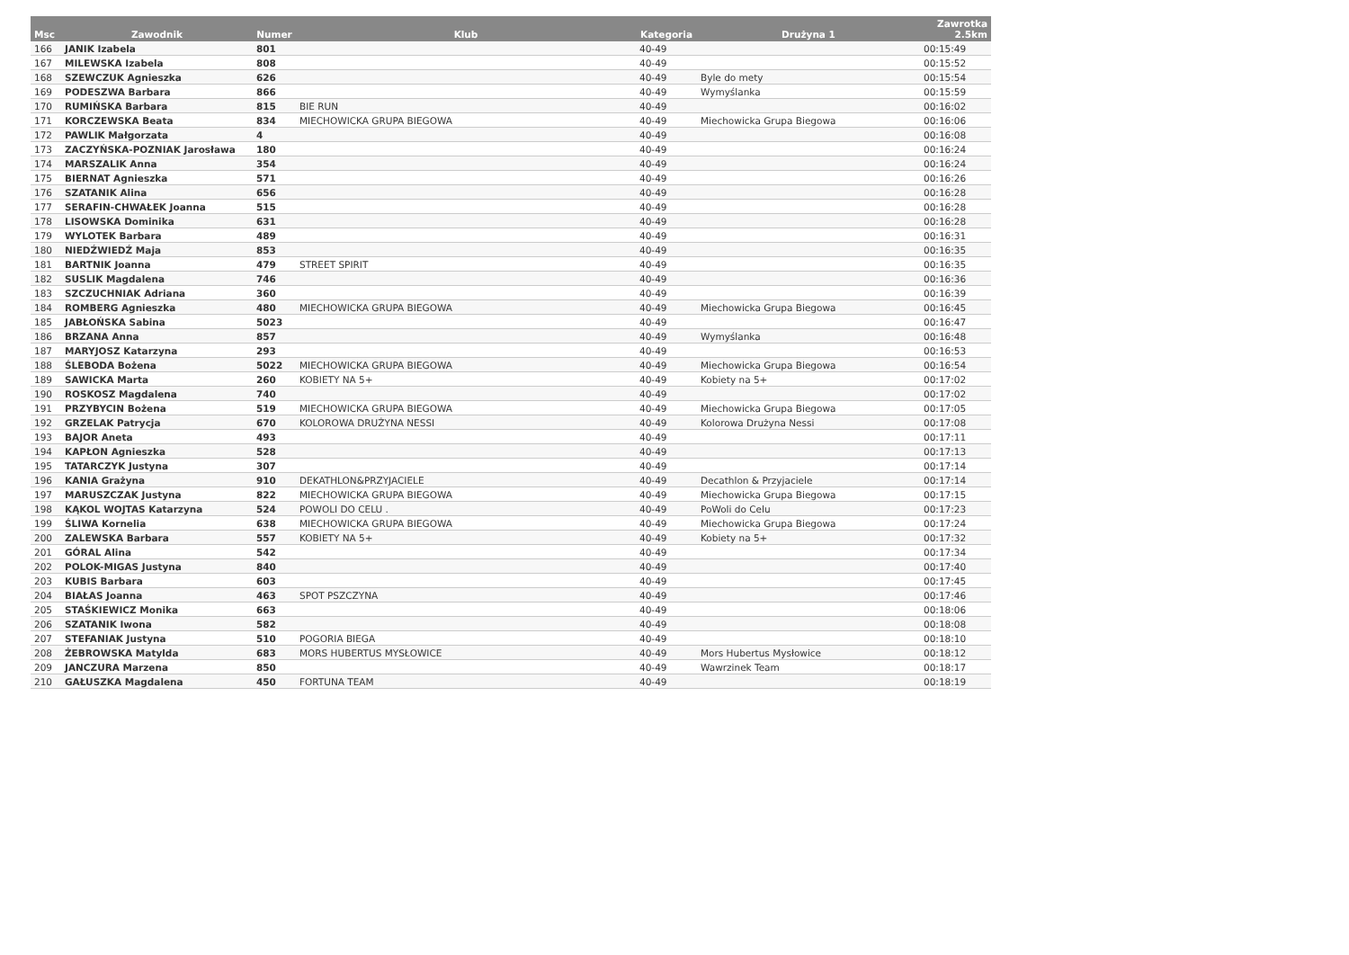| Msc | Zawodnik | Numer | Klub | Kategoria | Drużyna 1 | Zawrotka 2.5km |
| --- | --- | --- | --- | --- | --- | --- |
| 166 | JANIK Izabela | 801 | | 40-49 | | 00:15:49 |
| 167 | MILEWSKA Izabela | 808 | | 40-49 | | 00:15:52 |
| 168 | SZEWCZUK Agnieszka | 626 | | 40-49 | Byle do mety | 00:15:54 |
| 169 | PODESZWA Barbara | 866 | | 40-49 | Wymyślanka | 00:15:59 |
| 170 | RUMIŃSKA Barbara | 815 | BIE RUN | 40-49 | | 00:16:02 |
| 171 | KORCZEWSKA Beata | 834 | MIECHOWICKA GRUPA BIEGOWA | 40-49 | Miechowicka Grupa Biegowa | 00:16:06 |
| 172 | PAWLIK Małgorzata | 4 | | 40-49 | | 00:16:08 |
| 173 | ZACZYŃSKA-POZNIAK Jarosława | 180 | | 40-49 | | 00:16:24 |
| 174 | MARSZALIK Anna | 354 | | 40-49 | | 00:16:24 |
| 175 | BIERNAT Agnieszka | 571 | | 40-49 | | 00:16:26 |
| 176 | SZATANIK Alina | 656 | | 40-49 | | 00:16:28 |
| 177 | SERAFIN-CHWAŁEK Joanna | 515 | | 40-49 | | 00:16:28 |
| 178 | LISOWSKA Dominika | 631 | | 40-49 | | 00:16:28 |
| 179 | WYLOTEK Barbara | 489 | | 40-49 | | 00:16:31 |
| 180 | NIEDŹWIEDŹ Maja | 853 | | 40-49 | | 00:16:35 |
| 181 | BARTNIK Joanna | 479 | STREET SPIRIT | 40-49 | | 00:16:35 |
| 182 | SUSLIK Magdalena | 746 | | 40-49 | | 00:16:36 |
| 183 | SZCZUCHNIAK Adriana | 360 | | 40-49 | | 00:16:39 |
| 184 | ROMBERG Agnieszka | 480 | MIECHOWICKA GRUPA BIEGOWA | 40-49 | Miechowicka Grupa Biegowa | 00:16:45 |
| 185 | JABŁOŃSKA Sabina | 5023 | | 40-49 | | 00:16:47 |
| 186 | BRZANA Anna | 857 | | 40-49 | Wymyślanka | 00:16:48 |
| 187 | MARYJOSZ Katarzyna | 293 | | 40-49 | | 00:16:53 |
| 188 | ŚLEBODA Bożena | 5022 | MIECHOWICKA GRUPA BIEGOWA | 40-49 | Miechowicka Grupa Biegowa | 00:16:54 |
| 189 | SAWICKA Marta | 260 | KOBIETY NA 5+ | 40-49 | Kobiety na 5+ | 00:17:02 |
| 190 | ROSKOSZ Magdalena | 740 | | 40-49 | | 00:17:02 |
| 191 | PRZYBYCIN Bożena | 519 | MIECHOWICKA GRUPA BIEGOWA | 40-49 | Miechowicka Grupa Biegowa | 00:17:05 |
| 192 | GRZELAK Patrycja | 670 | KOLOROWA DRUŻYNA NESSI | 40-49 | Kolorowa Drużyna Nessi | 00:17:08 |
| 193 | BAJOR Aneta | 493 | | 40-49 | | 00:17:11 |
| 194 | KAPŁON Agnieszka | 528 | | 40-49 | | 00:17:13 |
| 195 | TATARCZYK Justyna | 307 | | 40-49 | | 00:17:14 |
| 196 | KANIA Grażyna | 910 | DEKATHLON&PRZYJACIELE | 40-49 | Decathlon & Przyjaciele | 00:17:14 |
| 197 | MARUSZCZAK Justyna | 822 | MIECHOWICKA GRUPA BIEGOWA | 40-49 | Miechowicka Grupa Biegowa | 00:17:15 |
| 198 | KĄKOL WOJTAS Katarzyna | 524 | POWOLI DO CELU . | 40-49 | PoWoli do Celu | 00:17:23 |
| 199 | ŚLIWA Kornelia | 638 | MIECHOWICKA GRUPA BIEGOWA | 40-49 | Miechowicka Grupa Biegowa | 00:17:24 |
| 200 | ZALEWSKA Barbara | 557 | KOBIETY NA 5+ | 40-49 | Kobiety na 5+ | 00:17:32 |
| 201 | GÓRAL Alina | 542 | | 40-49 | | 00:17:34 |
| 202 | POLOK-MIGAS Justyna | 840 | | 40-49 | | 00:17:40 |
| 203 | KUBIS Barbara | 603 | | 40-49 | | 00:17:45 |
| 204 | BIAŁAS Joanna | 463 | SPOT PSZCZYNA | 40-49 | | 00:17:46 |
| 205 | STAŚKIEWICZ Monika | 663 | | 40-49 | | 00:18:06 |
| 206 | SZATANIK Iwona | 582 | | 40-49 | | 00:18:08 |
| 207 | STEFANIAK Justyna | 510 | POGORIA BIEGA | 40-49 | | 00:18:10 |
| 208 | ŻEBROWSKA Matylda | 683 | MORS HUBERTUS MYSŁOWICE | 40-49 | Mors Hubertus Mysłowice | 00:18:12 |
| 209 | JANCZURA Marzena | 850 | | 40-49 | Wawrzinek Team | 00:18:17 |
| 210 | GAŁUSZKA Magdalena | 450 | FORTUNA TEAM | 40-49 | | 00:18:19 |